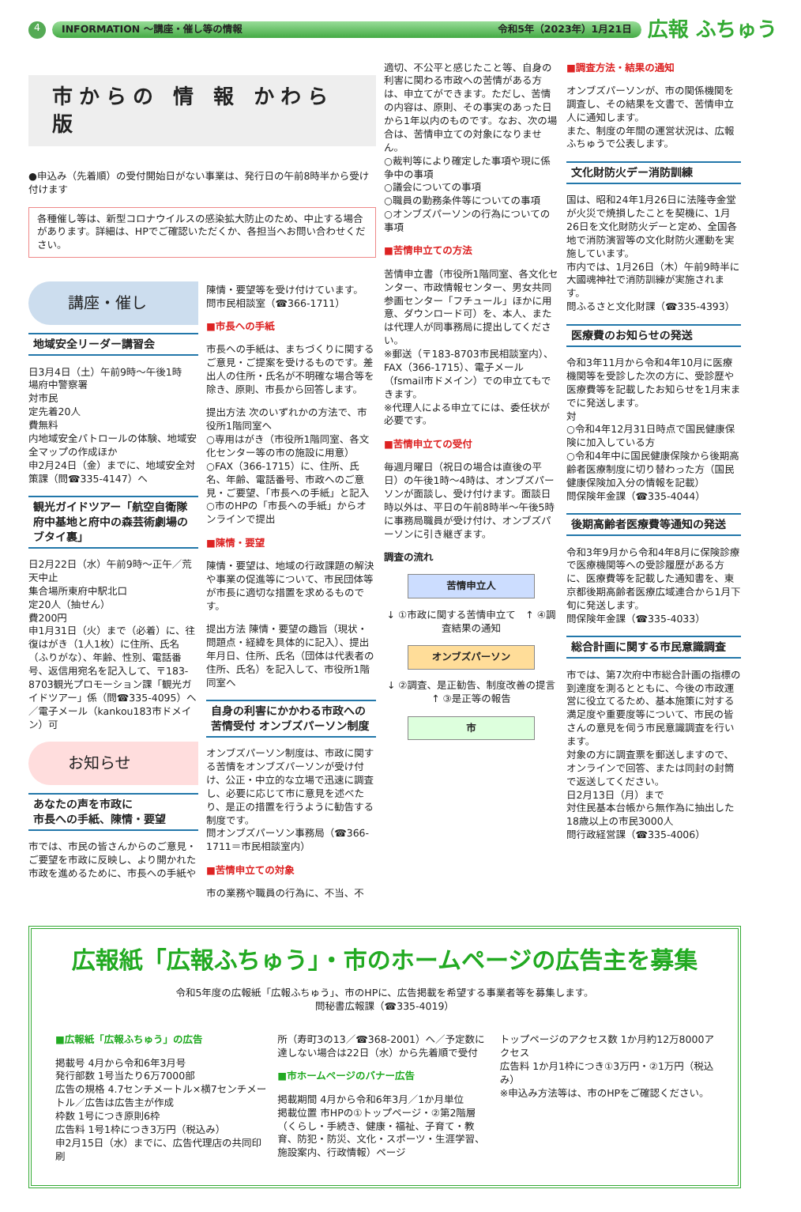4
INFORMATION ～講座・催し等の情報 令和5年（2023年）1月21日
広報 ふちゅう
市からの 情 報 かわら版
●申込み（先着順）の受付開始日がない事業は、発行日の午前8時半から受け付けます
各種催し等は、新型コロナウイルスの感染拡大防止のため、中止する場合があります。詳細は、HPでご確認いただくか、各担当へお問い合わせください。
講座・催し
地域安全リーダー講習会
日3月4日（土）午前9時～午後1時
場府中警察署
対市民
定先着20人
費無料
内地域安全パトロールの体験、地域安全マップの作成ほか
申2月24日（金）までに、地域安全対策課（問☎335-4147）へ
観光ガイドツアー「航空自衛隊府中基地と府中の森芸術劇場のブタイ裏」
日2月22日（水）午前9時～正午／荒天中止
集合場所東府中駅北口
定20人（抽せん）
費200円
申1月31日（火）まで（必着）に、往復はがき（1人1枚）に住所、氏名（ふりがな）、年齢、性別、電話番号、返信用宛名を記入して、〒183-8703観光プロモーション課「観光ガイドツアー」係（問☎335-4095）へ／電子メール（kankou183市ドメイン）可
お知らせ
あなたの声を市政に
市長への手紙、陳情・要望
市では、市民の皆さんからのご意見・ご要望を市政に反映し、より開かれた市政を進めるために、市長への手紙や
陳情・要望等を受け付けています。
問市民相談室（☎366-1711）
■市長への手紙
市長への手紙は、まちづくりに関するご意見・ご提案を受けるものです。差出人の住所・氏名が不明確な場合等を除き、原則、市長から回答します。
提出方法 次のいずれかの方法で、市役所1階同室へ
○専用はがき（市役所1階同室、各文化センター等の市の施設に用意）
○FAX（366-1715）に、住所、氏名、年齢、電話番号、市政へのご意見・ご要望、「市長への手紙」と記入
○市のHPの「市長への手紙」からオンラインで提出
■陳情・要望
陳情・要望は、地域の行政課題の解決や事業の促進等について、市民団体等が市長に適切な措置を求めるものです。
提出方法 陳情・要望の趣旨（現状・問題点・経緯を具体的に記入）、提出年月日、住所、氏名（団体は代表者の住所、氏名）を記入して、市役所1階同室へ
自身の利害にかかわる市政への苦情受付 オンブズパーソン制度
オンブズパーソン制度は、市政に関する苦情をオンブズパーソンが受け付け、公正・中立的な立場で迅速に調査し、必要に応じて市に意見を述べたり、是正の措置を行うように勧告する制度です。
問オンブズパーソン事務局（☎366-1711＝市民相談室内）
■苦情申立ての対象
市の業務や職員の行為に、不当、不
適切、不公平と感じたこと等、自身の利害に関わる市政への苦情がある方は、申立てができます。ただし、苦情の内容は、原則、その事実のあった日から1年以内のものです。なお、次の場合は、苦情申立ての対象になりません。
○裁判等により確定した事項や現に係争中の事項
○議会についての事項
○職員の勤務条件等についての事項
○オンブズパーソンの行為についての事項
■苦情申立ての方法
苦情申立書（市役所1階同室、各文化センター、市政情報センター、男女共同参画センター「フチュール」ほかに用意、ダウンロード可）を、本人、または代理人が同事務局に提出してください。
※郵送（〒183-8703市民相談室内）、FAX（366-1715）、電子メール（fsmail市ドメイン）での申立てもできます。
※代理人による申立てには、委任状が必要です。
■苦情申立ての受付
毎週月曜日（祝日の場合は直後の平日）の午後1時～4時は、オンブズパーソンが面談し、受け付けます。面談日時以外は、平日の午前8時半～午後5時に事務局職員が受け付け、オンブズパーソンに引き継ぎます。
調査の流れ
苦情申立人
↓ ①市政に関する苦情申立て　↑ ④調査結果の通知
オンブズパーソン
↓ ②調査、是正勧告、制度改善の提言　↑ ③是正等の報告
市
■調査方法・結果の通知
オンブズパーソンが、市の関係機関を調査し、その結果を文書で、苦情申立人に通知します。
また、制度の年間の運営状況は、広報ふちゅうで公表します。
文化財防火デー消防訓練
国は、昭和24年1月26日に法隆寺金堂が火災で焼損したことを契機に、1月26日を文化財防火デーと定め、全国各地で消防演習等の文化財防火運動を実施しています。
市内では、1月26日（木）午前9時半に大國魂神社で消防訓練が実施されます。
問ふるさと文化財課（☎335-4393）
医療費のお知らせの発送
令和3年11月から令和4年10月に医療機関等を受診した次の方に、受診歴や医療費等を記載したお知らせを1月末までに発送します。
対
○令和4年12月31日時点で国民健康保険に加入している方
○令和4年中に国民健康保険から後期高齢者医療制度に切り替わった方（国民健康保険加入分の情報を記載）
問保険年金課（☎335-4044）
後期高齢者医療費等通知の発送
令和3年9月から令和4年8月に保険診療で医療機関等への受診履歴がある方に、医療費等を記載した通知書を、東京都後期高齢者医療広域連合から1月下旬に発送します。
問保険年金課（☎335-4033）
総合計画に関する市民意識調査
市では、第7次府中市総合計画の指標の到達度を測るとともに、今後の市政運営に役立てるため、基本施策に対する満足度や重要度等について、市民の皆さんの意見を伺う市民意識調査を行います。
対象の方に調査票を郵送しますので、オンラインで回答、または同封の封筒で返送してください。
日2月13日（月）まで
対住民基本台帳から無作為に抽出した18歳以上の市民3000人
問行政経営課（☎335-4006）
広報紙「広報ふちゅう」・市のホームページの広告主を募集
令和5年度の広報紙「広報ふちゅう」、市のHPに、広告掲載を希望する事業者等を募集します。
問秘書広報課（☎335-4019）
■広報紙「広報ふちゅう」の広告
掲載号 4月から令和6年3月号
発行部数 1号当たり6万7000部
広告の規格 4.7センチメートル×横7センチメートル／広告は広告主が作成
枠数 1号につき原則6枠
広告料 1号1枠につき3万円（税込み）
申2月15日（水）までに、広告代理店の共同印刷
所（寿町3の13／☎368-2001）へ／予定数に達しない場合は22日（水）から先着順で受付
■市ホームページのバナー広告
掲載期間 4月から令和6年3月／1か月単位
掲載位置 市HPの①トップページ・②第2階層（くらし・手続き、健康・福祉、子育て・教育、防犯・防災、文化・スポーツ・生涯学習、施設案内、行政情報）ページ
トップページのアクセス数 1か月約12万8000アクセス
広告料 1か月1枠につき①3万円・②1万円（税込み）
※申込み方法等は、市のHPをご確認ください。